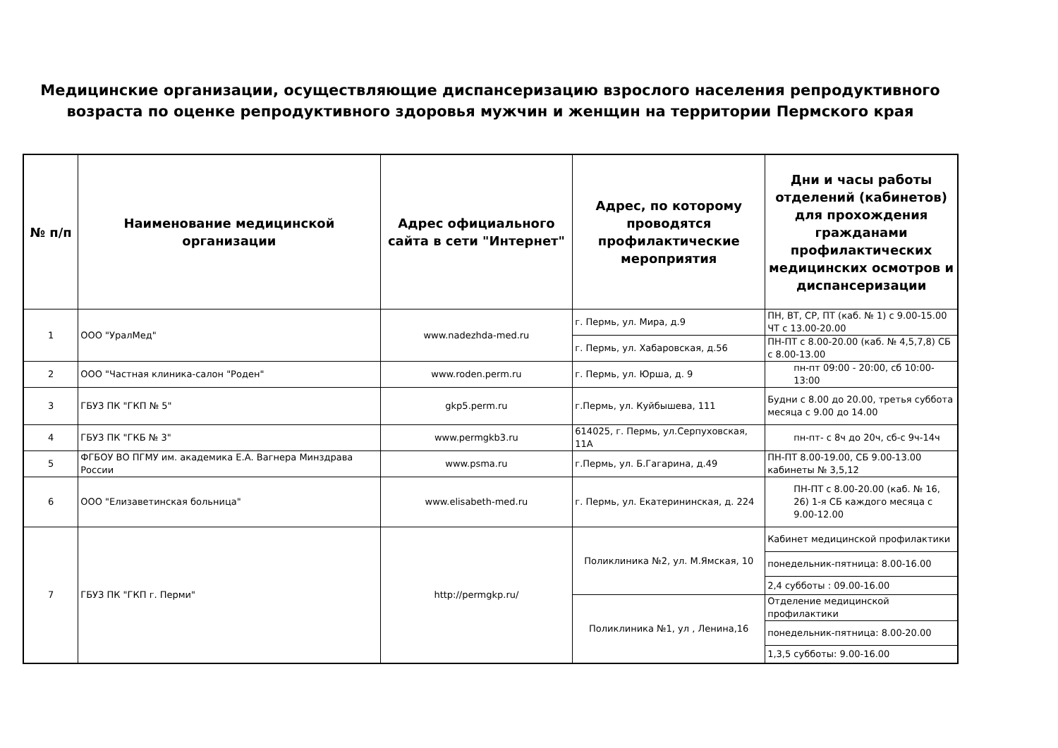Медицинские организации, осуществляющие диспансеризацию взрослого населения репродуктивного возраста по оценке репродуктивного здоровья мужчин и женщин на территории Пермского края
| № п/п | Наименование медицинской организации | Адрес официального сайта в сети "Интернет" | Адрес, по которому проводятся профилактические мероприятия | Дни и часы работы отделений (кабинетов) для прохождения гражданами профилактических медицинских осмотров и диспансеризации |
| --- | --- | --- | --- | --- |
| 1 | ООО "УралМед" | www.nadezhda-med.ru | г. Пермь, ул. Мира, д.9 | ПН, ВТ, СР, ПТ (каб. № 1) с 9.00-15.00 ЧТ с 13.00-20.00 |
| | | | г. Пермь, ул. Хабаровская, д.56 | ПН-ПТ с 8.00-20.00 (каб. № 4,5,7,8) СБ с 8.00-13.00 |
| 2 | ООО "Частная клиника-салон "Роден" | www.roden.perm.ru | г. Пермь, ул. Юрша, д. 9 | пн-пт 09:00 - 20:00, сб 10:00-13:00 |
| 3 | ГБУЗ ПК "ГКП № 5" | gkp5.perm.ru | г.Пермь, ул. Куйбышева, 111 | Будни с 8.00 до 20.00, третья суббота месяца с 9.00 до 14.00 |
| 4 | ГБУЗ ПК "ГКБ № 3" | www.permgkb3.ru | 614025, г. Пермь, ул.Серпуховская, 11А | пн-пт- с 8ч до 20ч, сб-с 9ч-14ч |
| 5 | ФГБОУ ВО ПГМУ им. академика Е.А. Вагнера Минздрава России | www.psma.ru | г.Пермь, ул. Б.Гагарина, д.49 | ПН-ПТ 8.00-19.00, СБ 9.00-13.00 кабинеты № 3,5,12 |
| 6 | ООО "Елизаветинская больница" | www.elisabeth-med.ru | г. Пермь, ул. Екатерининская, д. 224 | ПН-ПТ с 8.00-20.00 (каб. № 16, 26) 1-я СБ каждого месяца с 9.00-12.00 |
| 7 | ГБУЗ ПК "ГКП г. Перми" | http://permgkp.ru/ | Поликлиника №2, ул. М.Ямская, 10 | Кабинет медицинской профилактики |
| | | | | понедельник-пятница: 8.00-16.00 |
| | | | | 2,4 субботы : 09.00-16.00 |
| | | | Поликлиника №1, ул , Ленина,16 | Отделение медицинской профилактики |
| | | | | понедельник-пятница: 8.00-20.00 |
| | | | | 1,3,5 субботы: 9.00-16.00 |